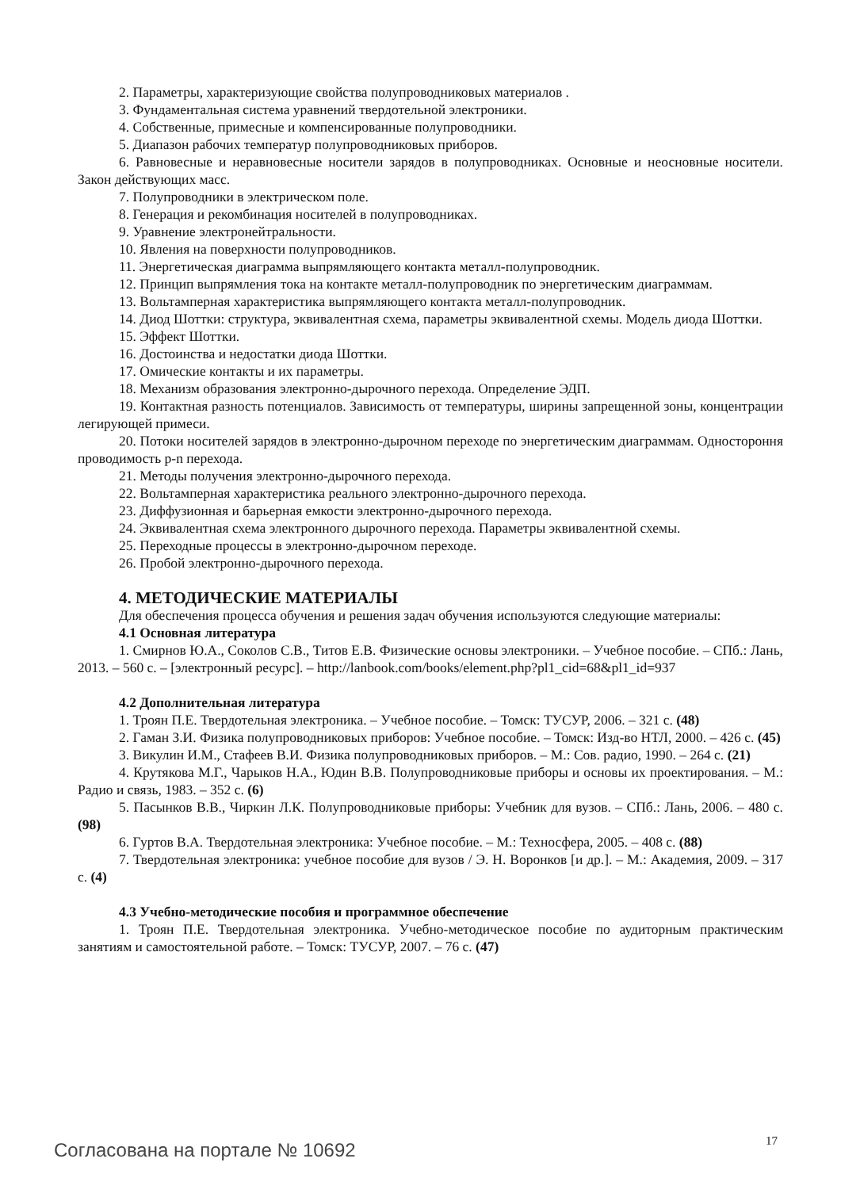2. Параметры, характеризующие свойства полупроводниковых материалов .
3. Фундаментальная система уравнений твердотельной электроники.
4. Собственные, примесные и компенсированные полупроводники.
5. Диапазон рабочих температур полупроводниковых приборов.
6. Равновесные и неравновесные носители зарядов в полупроводниках. Основные и неосновные носители. Закон действующих масс.
7. Полупроводники в электрическом поле.
8. Генерация и рекомбинация носителей в полупроводниках.
9. Уравнение электронейтральности.
10. Явления на поверхности полупроводников.
11. Энергетическая диаграмма выпрямляющего контакта металл-полупроводник.
12. Принцип выпрямления тока на контакте металл-полупроводник по энергетическим диаграммам.
13. Вольтамперная характеристика выпрямляющего контакта металл-полупроводник.
14. Диод Шоттки: структура, эквивалентная схема, параметры эквивалентной схемы. Модель диода Шоттки.
15. Эффект Шоттки.
16. Достоинства и недостатки диода Шоттки.
17. Омические контакты и их параметры.
18. Механизм образования электронно-дырочного перехода. Определение ЭДП.
19. Контактная разность потенциалов. Зависимость от температуры, ширины запрещенной зоны, концентрации легирующей примеси.
20. Потоки носителей зарядов в электронно-дырочном переходе по энергетическим диаграммам. Одностороння проводимость p-n перехода.
21. Методы получения электронно-дырочного перехода.
22. Вольтамперная характеристика реального электронно-дырочного перехода.
23. Диффузионная и барьерная емкости электронно-дырочного перехода.
24. Эквивалентная схема электронного дырочного перехода. Параметры эквивалентной схемы.
25. Переходные процессы в электронно-дырочном переходе.
26. Пробой электронно-дырочного перехода.
4. МЕТОДИЧЕСКИЕ МАТЕРИАЛЫ
Для обеспечения процесса обучения и решения задач обучения используются следующие материалы:
4.1 Основная литература
1. Смирнов Ю.А., Соколов С.В., Титов Е.В. Физические основы электроники. – Учебное пособие. – СПб.: Лань, 2013. – 560 с. – [электронный ресурс]. – http://lanbook.com/books/element.php?pl1_cid=68&pl1_id=937
4.2 Дополнительная литература
1. Троян П.Е. Твердотельная электроника. – Учебное пособие. – Томск: ТУСУР, 2006. – 321 с. (48)
2. Гаман З.И. Физика полупроводниковых приборов: Учебное пособие. – Томск: Изд-во НТЛ, 2000. – 426 с. (45)
3. Викулин И.М., Стафеев В.И. Физика полупроводниковых приборов. – М.: Сов. радио, 1990. – 264 с. (21)
4. Крутякова М.Г., Чарыков Н.А., Юдин В.В. Полупроводниковые приборы и основы их проектирования. – М.: Радио и связь, 1983. – 352 с. (6)
5. Пасынков В.В., Чиркин Л.К. Полупроводниковые приборы: Учебник для вузов. – СПб.: Лань, 2006. – 480 с. (98)
6. Гуртов В.А. Твердотельная электроника: Учебное пособие. – М.: Техносфера, 2005. – 408 с. (88)
7. Твердотельная электроника: учебное пособие для вузов / Э. Н. Воронков [и др.]. – М.: Академия, 2009. – 317 с. (4)
4.3 Учебно-методические пособия и программное обеспечение
1. Троян П.Е. Твердотельная электроника. Учебно-методическое пособие по аудиторным практическим занятиям и самостоятельной работе. – Томск: ТУСУР, 2007. – 76 с. (47)
17
Согласована на портале № 10692